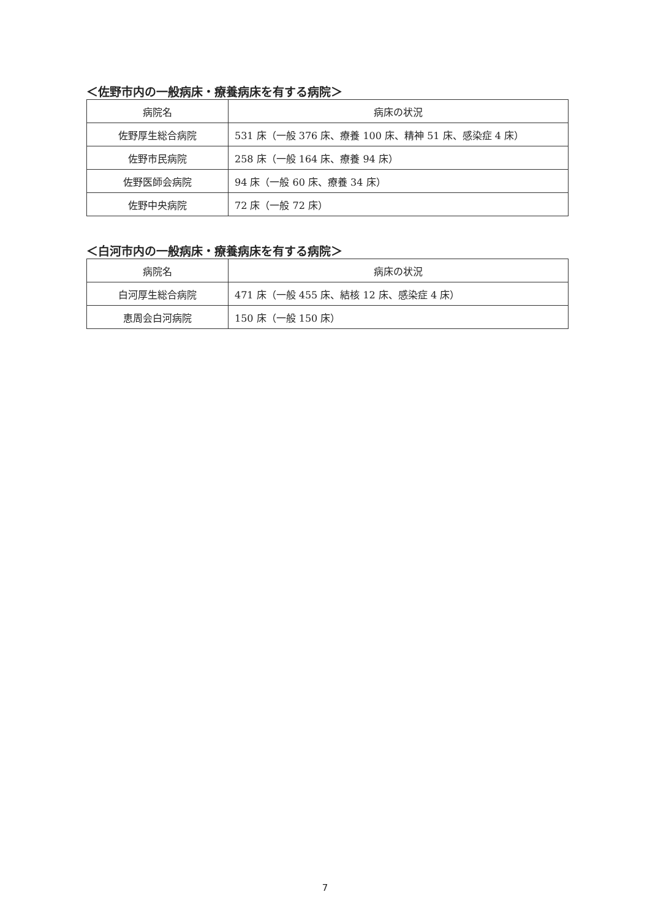＜佐野市内の一般病床・療養病床を有する病院＞
| 病院名 | 病床の状況 |
| --- | --- |
| 佐野厚生総合病院 | 531 床（一般 376 床、療養 100 床、精神 51 床、感染症 4 床） |
| 佐野市民病院 | 258 床（一般 164 床、療養 94 床） |
| 佐野医師会病院 | 94 床（一般 60 床、療養 34 床） |
| 佐野中央病院 | 72 床（一般 72 床） |
＜白河市内の一般病床・療養病床を有する病院＞
| 病院名 | 病床の状況 |
| --- | --- |
| 白河厚生総合病院 | 471 床（一般 455 床、結核 12 床、感染症 4 床） |
| 恵周会白河病院 | 150 床（一般 150 床） |
7